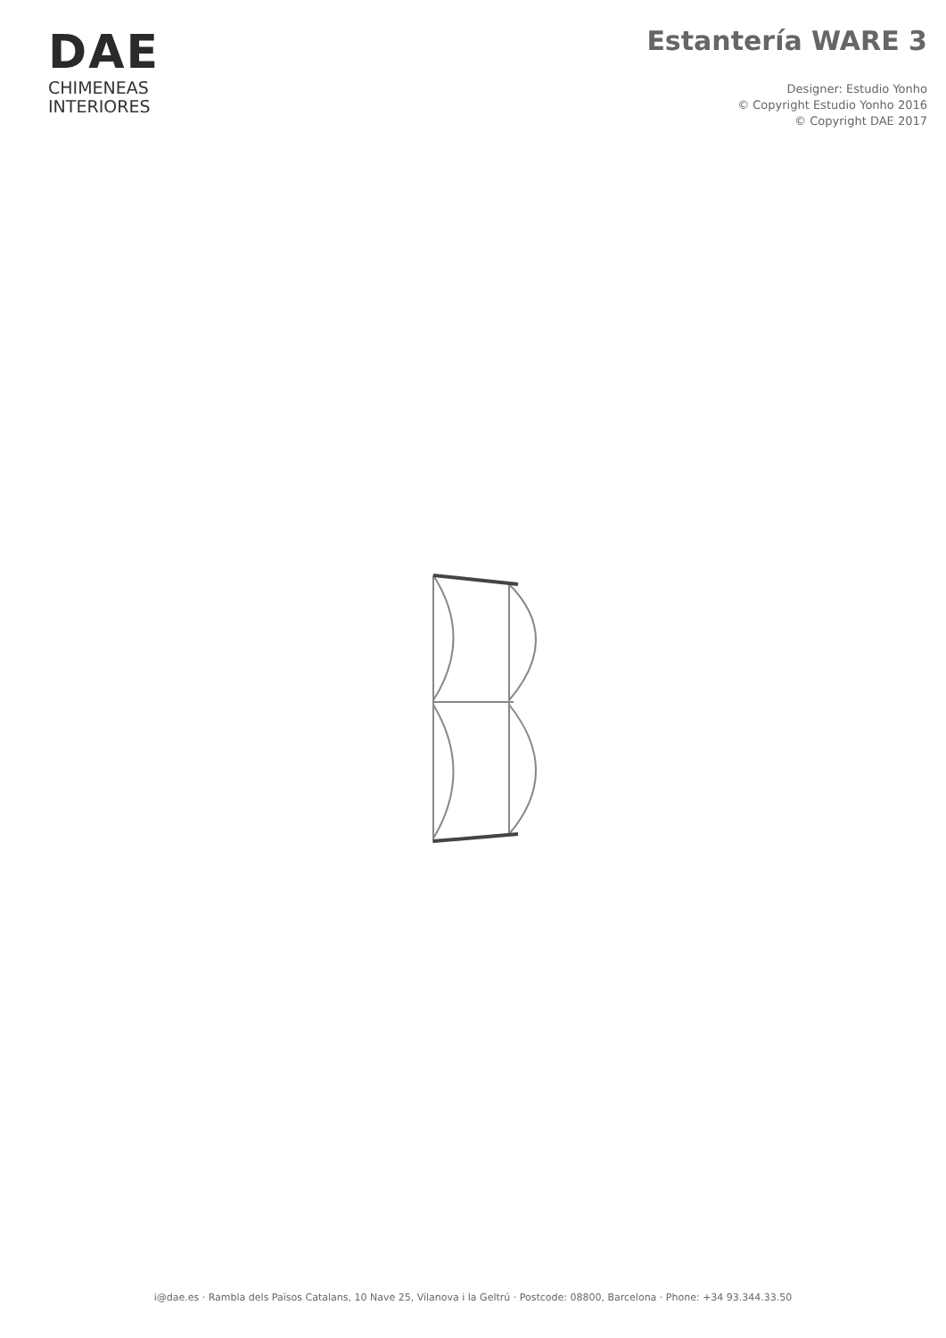DAE
CHIMENEAS
INTERIORES
Estantería WARE 3
Designer: Estudio Yonho
© Copyright Estudio Yonho 2016
© Copyright DAE 2017
i@dae.es · Rambla dels Països Catalans, 10 Nave 25, Vilanova i la Geltrú · Postcode: 08800, Barcelona · Phone: +34 93.344.33.50